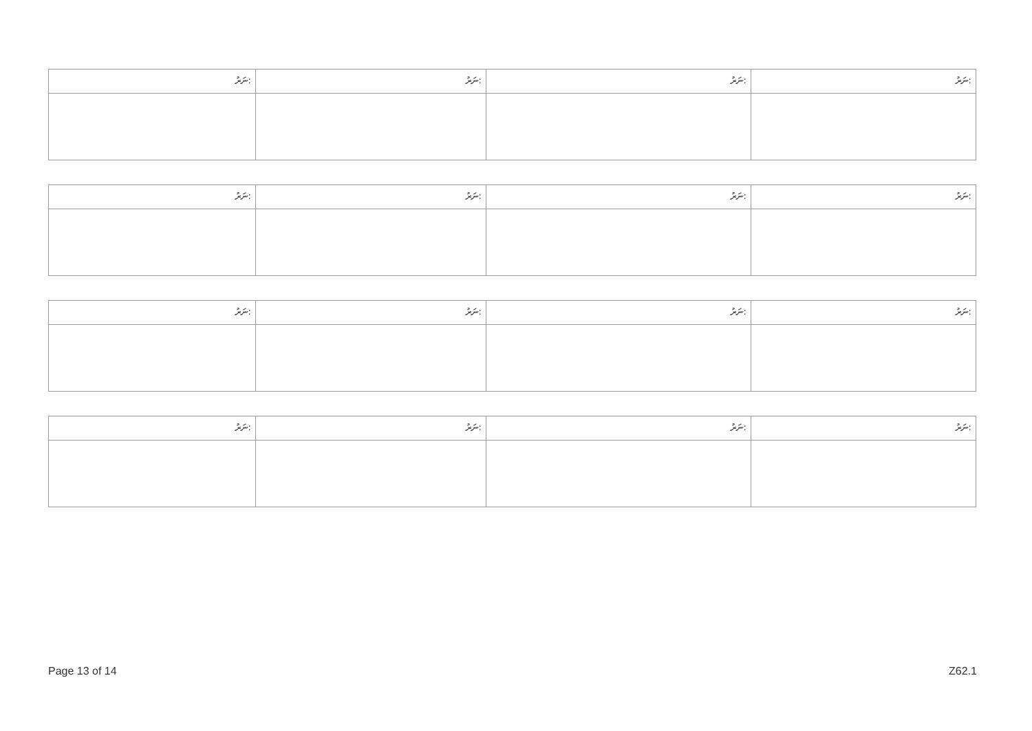| ނަރު: | ނަރު: | ނަރު: | ނަރު: |
| ނަރު: | ނަރު: | ނަރު: | ނަރު: |
| ނަރު: | ނަރު: | ނަރު: | ނަރު: |
| ނަރު: | ނަރު: | ނަރު: | ނަރު: |
Page 13 of 14 Z62.1